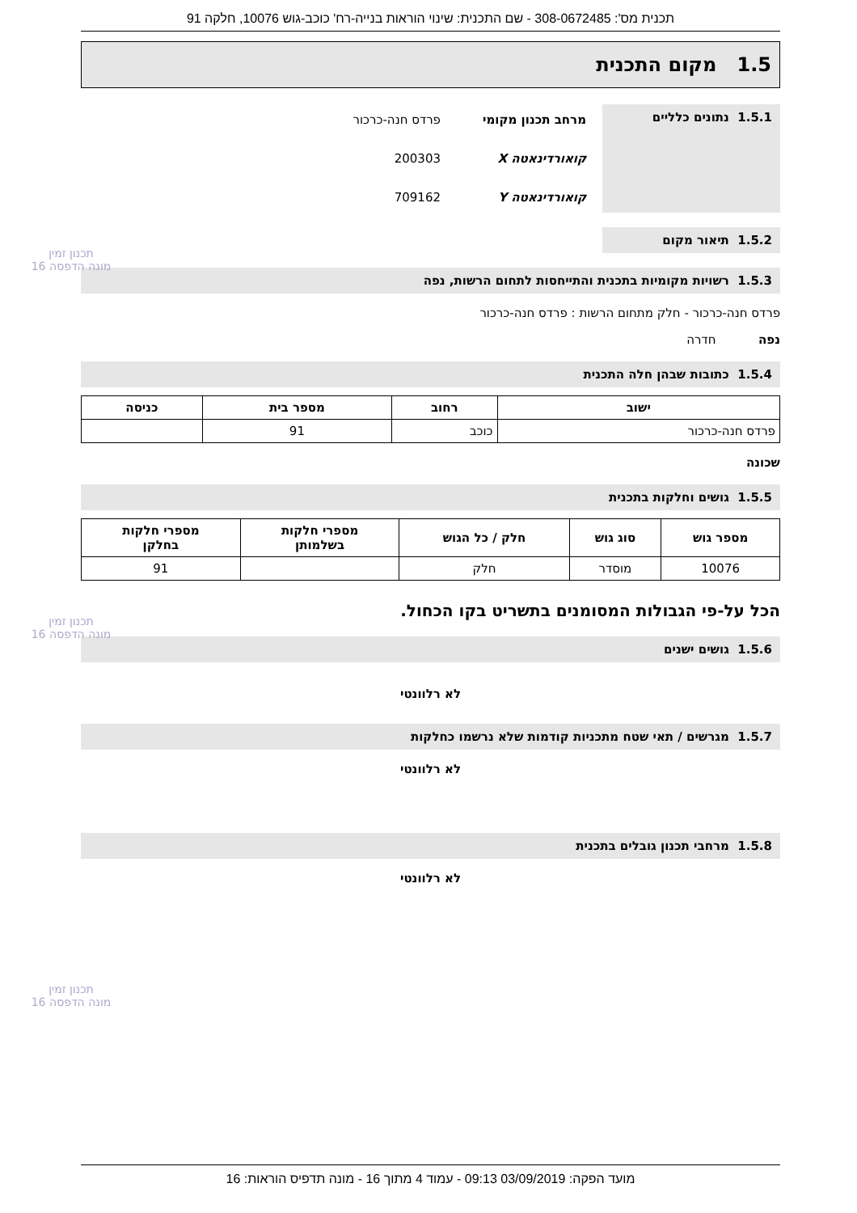תכנית מס': 308-0672485 - שם התכנית: שינוי הוראות בנייה-רח' כוכב-גוש 10076, חלקה 91
1.5 מקום התכנית
1.5.1 נתונים כלליים
מרחב תכנון מקומי פרדס חנה-כרכור
קואורדינאטה X 200303
קואורדינאטה Y 709162
1.5.2 תיאור מקום
1.5.3 רשויות מקומיות בתכנית והתייחסות לתחום הרשות, נפה
פרדס חנה-כרכור - חלק מתחום הרשות : פרדס חנה-כרכור
נפה חדרה
1.5.4 כתובות שבהן חלה התכנית
| ישוב | רחוב | מספר בית | כניסה |
| --- | --- | --- | --- |
| פרדס חנה-כרכור | כוכב | 91 | |
שכונה
1.5.5 גושים וחלקות בתכנית
| מספר גוש | סוג גוש | חלק / כל הגוש | מספרי חלקות בשלמותן | מספרי חלקות בחלקן |
| --- | --- | --- | --- | --- |
| 10076 | מוסדר | חלק | | 91 |
הכל על-פי הגבולות המסומנים בתשריט בקו הכחול.
1.5.6 גושים ישנים
לא רלוונטי
1.5.7 מגרשים / תאי שטח מתכניות קודמות שלא נרשמו כחלקות
לא רלוונטי
1.5.8 מרחבי תכנון גובלים בתכנית
לא רלוונטי
תכנון זמין
מונה הדפסה 16
תכנון זמין
מונה הדפסה 16
תכנון זמין
מונה הדפסה 16
מועד הפקה: 03/09/2019 09:13 - עמוד 4 מתוך 16 - מונה תדפיס הוראות: 16